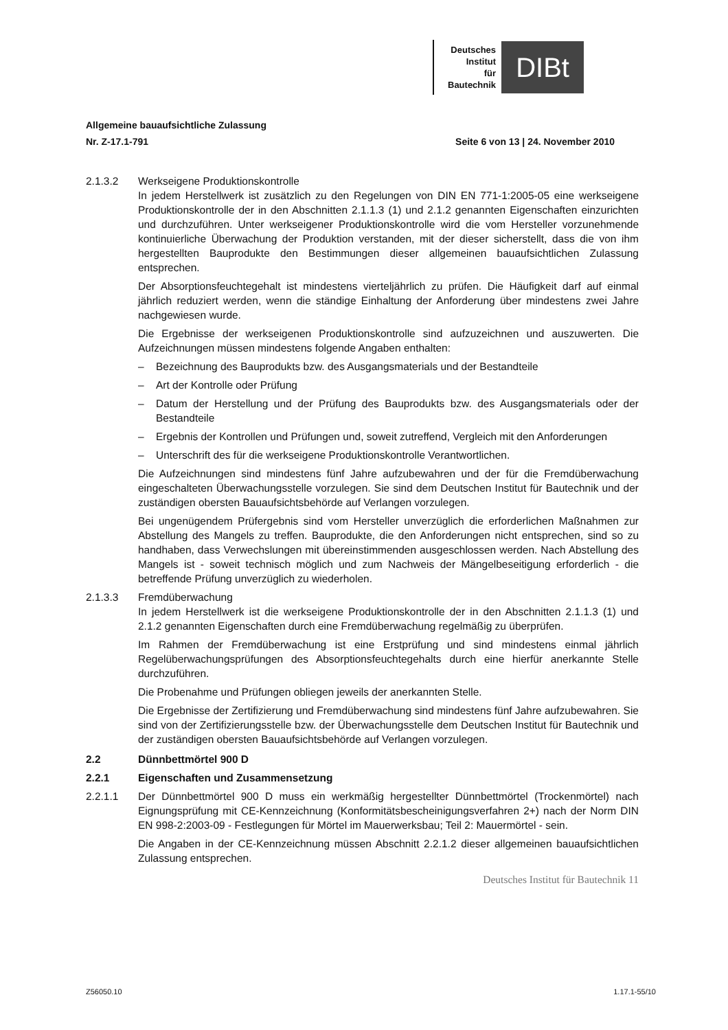Deutsches
Institut
für
Bautechnik
DIBt
Allgemeine bauaufsichtliche Zulassung
Nr. Z-17.1-791 Seite 6 von 13 | 24. November 2010
2.1.3.2 Werkseigene Produktionskontrolle
In jedem Herstellwerk ist zusätzlich zu den Regelungen von DIN EN 771-1:2005-05 eine werkseigene Produktionskontrolle der in den Abschnitten 2.1.1.3 (1) und 2.1.2 genannten Eigenschaften einzurichten und durchzuführen. Unter werkseigener Produktionskontrolle wird die vom Hersteller vorzunehmende kontinuierliche Überwachung der Produktion verstanden, mit der dieser sicherstellt, dass die von ihm hergestellten Bauprodukte den Bestimmungen dieser allgemeinen bauaufsichtlichen Zulassung entsprechen.
Der Absorptionsfeuchtegehalt ist mindestens vierteljährlich zu prüfen. Die Häufigkeit darf auf einmal jährlich reduziert werden, wenn die ständige Einhaltung der Anforderung über mindestens zwei Jahre nachgewiesen wurde.
Die Ergebnisse der werkseigenen Produktionskontrolle sind aufzuzeichnen und auszuwerten. Die Aufzeichnungen müssen mindestens folgende Angaben enthalten:
– Bezeichnung des Bauprodukts bzw. des Ausgangsmaterials und der Bestandteile
– Art der Kontrolle oder Prüfung
– Datum der Herstellung und der Prüfung des Bauprodukts bzw. des Ausgangsmaterials oder der Bestandteile
– Ergebnis der Kontrollen und Prüfungen und, soweit zutreffend, Vergleich mit den Anforderungen
– Unterschrift des für die werkseigene Produktionskontrolle Verantwortlichen.
Die Aufzeichnungen sind mindestens fünf Jahre aufzubewahren und der für die Fremdüberwachung eingeschalteten Überwachungsstelle vorzulegen. Sie sind dem Deutschen Institut für Bautechnik und der zuständigen obersten Bauaufsichtsbehörde auf Verlangen vorzulegen.
Bei ungenügendem Prüfergebnis sind vom Hersteller unverzüglich die erforderlichen Maßnahmen zur Abstellung des Mangels zu treffen. Bauprodukte, die den Anforderungen nicht entsprechen, sind so zu handhaben, dass Verwechslungen mit übereinstimmenden ausgeschlossen werden. Nach Abstellung des Mangels ist - soweit technisch möglich und zum Nachweis der Mängelbeseitigung erforderlich - die betreffende Prüfung unverzüglich zu wiederholen.
2.1.3.3 Fremdüberwachung
In jedem Herstellwerk ist die werkseigene Produktionskontrolle der in den Abschnitten 2.1.1.3 (1) und 2.1.2 genannten Eigenschaften durch eine Fremdüberwachung regelmäßig zu überprüfen.
Im Rahmen der Fremdüberwachung ist eine Erstprüfung und sind mindestens einmal jährlich Regelüberwachungsprüfungen des Absorptionsfeuchtegehalts durch eine hierfür anerkannte Stelle durchzuführen.
Die Probenahme und Prüfungen obliegen jeweils der anerkannten Stelle.
Die Ergebnisse der Zertifizierung und Fremdüberwachung sind mindestens fünf Jahre aufzubewahren. Sie sind von der Zertifizierungsstelle bzw. der Überwachungsstelle dem Deutschen Institut für Bautechnik und der zuständigen obersten Bauaufsichtsbehörde auf Verlangen vorzulegen.
2.2 Dünnbettmörtel 900 D
2.2.1 Eigenschaften und Zusammensetzung
2.2.1.1 Der Dünnbettmörtel 900 D muss ein werkmäßig hergestellter Dünnbettmörtel (Trockenmörtel) nach Eignungsprüfung mit CE-Kennzeichnung (Konformitätsbescheinigungsverfahren 2+) nach der Norm DIN EN 998-2:2003-09 - Festlegungen für Mörtel im Mauerwerksbau; Teil 2: Mauermörtel - sein.
Die Angaben in der CE-Kennzeichnung müssen Abschnitt 2.2.1.2 dieser allgemeinen bauaufsichtlichen Zulassung entsprechen.
Deutsches Institut für Bautechnik 11
Z56050.10 1.17.1-55/10